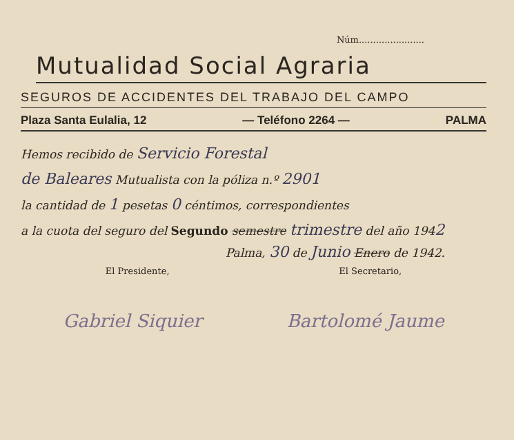Núm.......................
Mutualidad Social Agraria
SEGUROS DE ACCIDENTES DEL TRABAJO DEL CAMPO
Plaza Santa Eulalia, 12 — Teléfono 2264 — PALMA
Hemos recibido de Servicio Forestal
de Baleares Mutualista con la póliza n.º 2901
la cantidad de 1 pesetas 0 céntimos, correspondientes
a la cuota del seguro del Segundo semestre trimestre del año 1942
Palma, 30 de Junio Enero de 1942.
El Presidente, El Secretario,
Gabriel Siquier Bartolomé Jaume